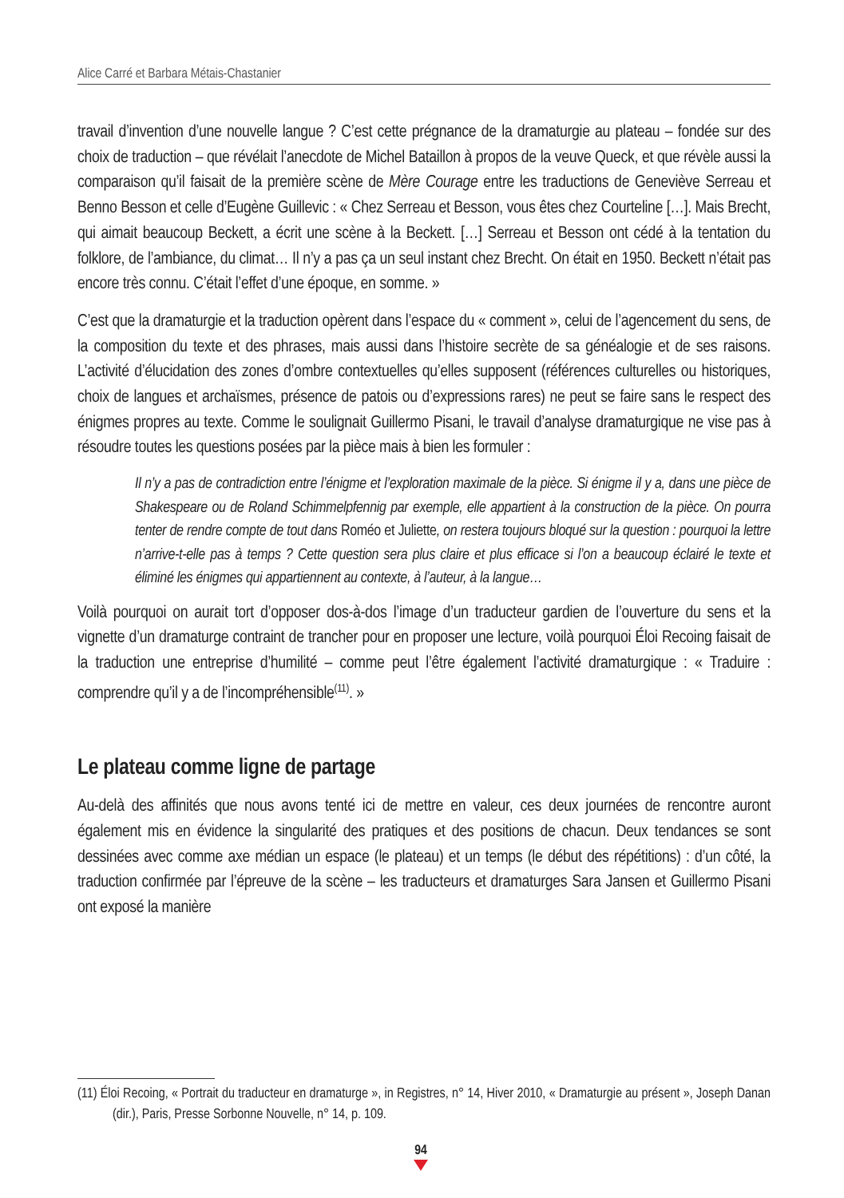Alice Carré et Barbara Métais-Chastanier
travail d’invention d’une nouvelle langue ? C’est cette prégnance de la dramaturgie au plateau – fondée sur des choix de traduction – que révélait l’anecdote de Michel Bataillon à propos de la veuve Queck, et que révèle aussi la comparaison qu’il faisait de la première scène de Mère Courage entre les traductions de Geneviève Serreau et Benno Besson et celle d’Eugène Guillevic : « Chez Serreau et Besson, vous êtes chez Courteline […]. Mais Brecht, qui aimait beaucoup Beckett, a écrit une scène à la Beckett. […] Serreau et Besson ont cédé à la tentation du folklore, de l’ambiance, du climat… Il n’y a pas ça un seul instant chez Brecht. On était en 1950. Beckett n’était pas encore très connu. C’était l’effet d’une époque, en somme. »
C’est que la dramaturgie et la traduction opèrent dans l’espace du « comment », celui de l’agencement du sens, de la composition du texte et des phrases, mais aussi dans l’histoire secrète de sa généalogie et de ses raisons. L’activité d’élucidation des zones d’ombre contextuelles qu’elles supposent (références culturelles ou historiques, choix de langues et archaïsmes, présence de patois ou d’expressions rares) ne peut se faire sans le respect des énigmes propres au texte. Comme le soulignait Guillermo Pisani, le travail d’analyse dramaturgique ne vise pas à résoudre toutes les questions posées par la pièce mais à bien les formuler :
Il n’y a pas de contradiction entre l’énigme et l’exploration maximale de la pièce. Si énigme il y a, dans une pièce de Shakespeare ou de Roland Schimmelpfennig par exemple, elle appartient à la construction de la pièce. On pourra tenter de rendre compte de tout dans Roméo et Juliette, on restera toujours bloqué sur la question : pourquoi la lettre n’arrive-t-elle pas à temps ? Cette question sera plus claire et plus efficace si l’on a beaucoup éclairé le texte et éliminé les énigmes qui appartiennent au contexte, à l’auteur, à la langue…
Voilà pourquoi on aurait tort d’opposer dos-à-dos l’image d’un traducteur gardien de l’ouverture du sens et la vignette d’un dramaturge contraint de trancher pour en proposer une lecture, voilà pourquoi Éloi Recoing faisait de la traduction une entreprise d’humilité – comme peut l’être également l’activité dramaturgique : « Traduire : comprendre qu’il y a de l’incompréhensible<sup>(11)</sup>. »
Le plateau comme ligne de partage
Au-delà des affinités que nous avons tenté ici de mettre en valeur, ces deux journées de rencontre auront également mis en évidence la singularité des pratiques et des positions de chacun. Deux tendances se sont dessinées avec comme axe médian un espace (le plateau) et un temps (le début des répétitions) : d’un côté, la traduction confirmée par l’épreuve de la scène – les traducteurs et dramaturges Sara Jansen et Guillermo Pisani ont exposé la manière
(11) Éloi Recoing, « Portrait du traducteur en dramaturge », in Registres, n° 14, Hiver 2010, « Dramaturgie au présent », Joseph Danan (dir.), Paris, Presse Sorbonne Nouvelle, n° 14, p. 109.
94